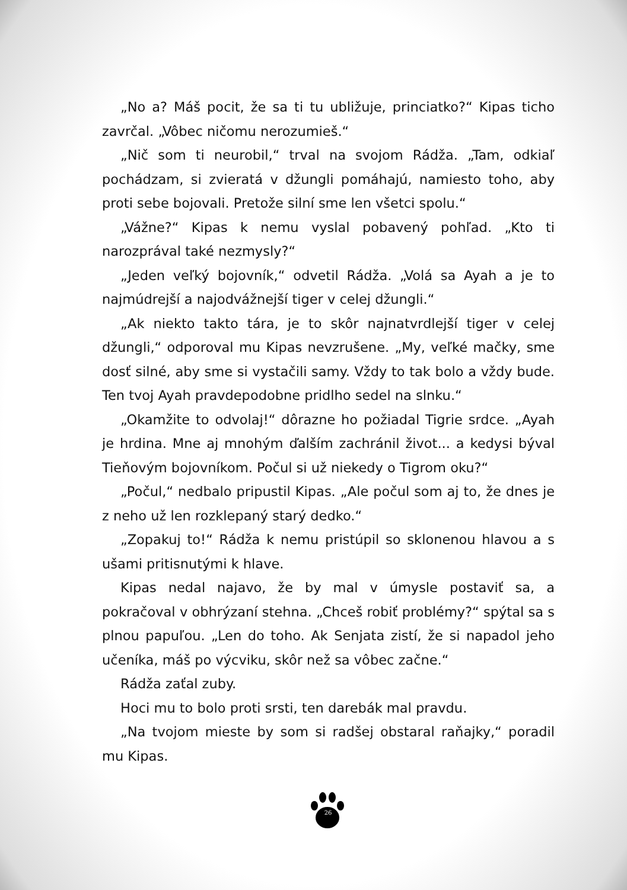„No a? Máš pocit, že sa ti tu ubližuje, princiatko?“ Kipas ticho zavrčal. „Vôbec ničomu nerozumieš.“
„Nič som ti neurobil,“ trval na svojom Rádža. „Tam, odkiaľ pochádzam, si zvieratá v džungli pomáhajú, namiesto toho, aby proti sebe bojovali. Pretože silní sme len všetci spolu.“
„Vážne?“ Kipas k nemu vyslal pobavený pohľad. „Kto ti narozprával také nezmysly?“
„Jeden veľký bojovník,“ odvetil Rádža. „Volá sa Ayah a je to najmúdrejší a najodvážnejší tiger v celej džungli.“
„Ak niekto takto tára, je to skôr najnatvrdlejší tiger v celej džungli,“ odporoval mu Kipas nevzrušene. „My, veľké mačky, sme dosť silné, aby sme si vystačili samy. Vždy to tak bolo a vždy bude. Ten tvoj Ayah pravdepodobne pridlho sedel na slnku.“
„Okamžite to odvolaj!“ dôrazne ho požiadal Tigrie srdce. „Ayah je hrdina. Mne aj mnohým ďalším zachránil život... a kedysi býval Tieňovým bojovníkom. Počul si už niekedy o Tigrom oku?“
„Počul,“ nedbalo pripustil Kipas. „Ale počul som aj to, že dnes je z neho už len rozklepaný starý dedko.“
„Zopakuj to!“ Rádža k nemu pristúpil so sklonenou hlavou a s ušami pritisnutými k hlave.
Kipas nedal najavo, že by mal v úmysle postaviť sa, a pokračoval v obhrýzaní stehna. „Chceš robiť problémy?“ spýtal sa s plnou papuľou. „Len do toho. Ak Senjata zistí, že si napadol jeho učeníka, máš po výcviku, skôr než sa vôbec začne.“
Rádža zaťal zuby.
Hoci mu to bolo proti srsti, ten darebák mal pravdu.
„Na tvojom mieste by som si radšej obstaral raňajky,“ poradil mu Kipas.
26